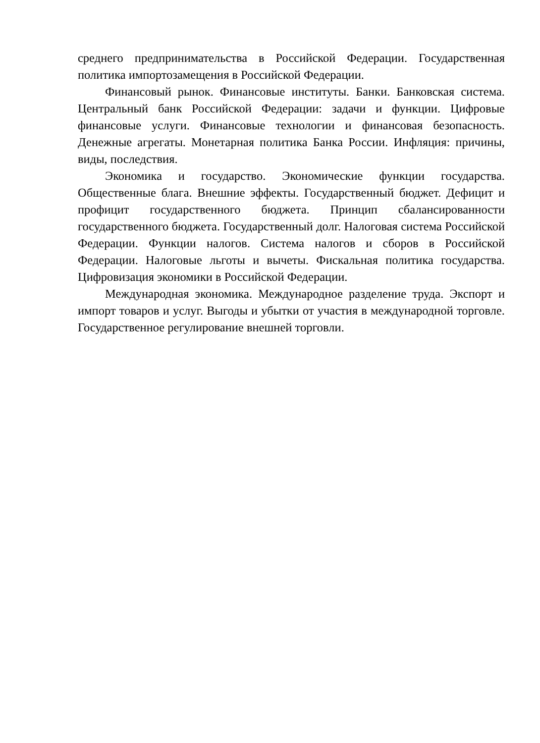среднего предпринимательства в Российской Федерации. Государственная политика импортозамещения в Российской Федерации.
Финансовый рынок. Финансовые институты. Банки. Банковская система. Центральный банк Российской Федерации: задачи и функции. Цифровые финансовые услуги. Финансовые технологии и финансовая безопасность. Денежные агрегаты. Монетарная политика Банка России. Инфляция: причины, виды, последствия.
Экономика и государство. Экономические функции государства. Общественные блага. Внешние эффекты. Государственный бюджет. Дефицит и профицит государственного бюджета. Принцип сбалансированности государственного бюджета. Государственный долг. Налоговая система Российской Федерации. Функции налогов. Система налогов и сборов в Российской Федерации. Налоговые льготы и вычеты. Фискальная политика государства. Цифровизация экономики в Российской Федерации.
Международная экономика. Международное разделение труда. Экспорт и импорт товаров и услуг. Выгоды и убытки от участия в международной торговле. Государственное регулирование внешней торговли.